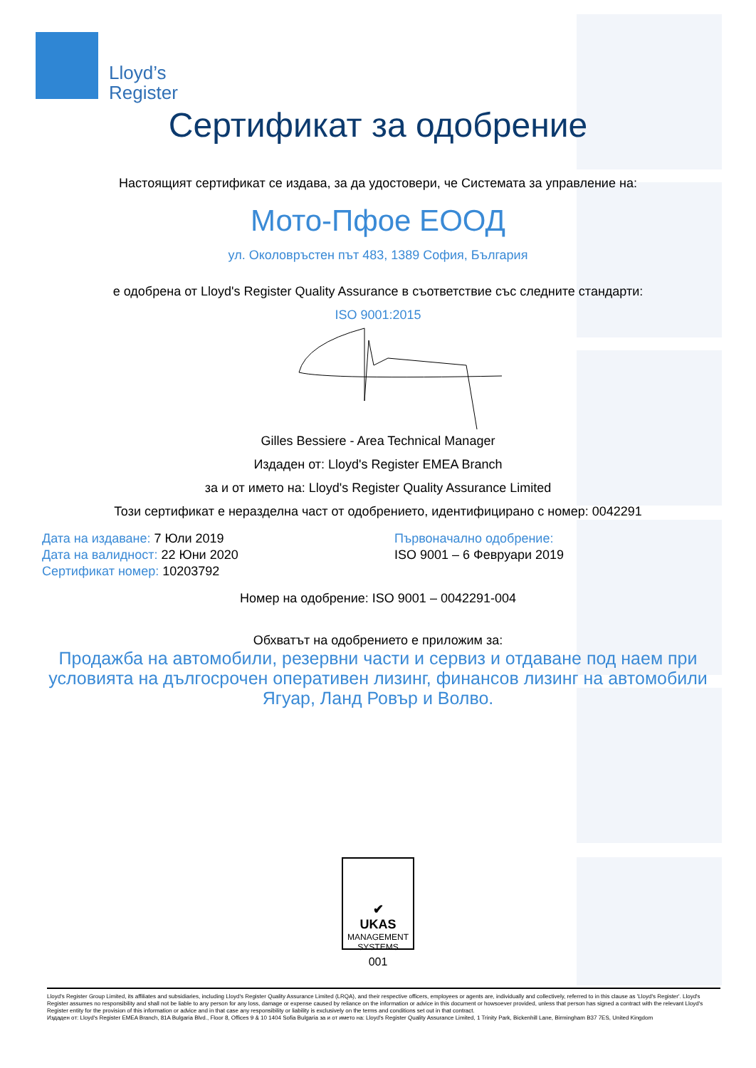Lloyd’s
Register
Сертификат за одобрение
Настоящият сертификат се издава, за да удостовери, че Системата за управление на:
Мото-Пфое ЕООД
ул. Околовръстен път 483, 1389 София, България
е одобрена от Lloyd's Register Quality Assurance в съответствие със следните стандарти:
ISO 9001:2015
Gilles Bessiere - Area Technical Manager
Издаден от: Lloyd's Register EMEA Branch
за и от името на: Lloyd's Register Quality Assurance Limited
Този сертификат е неразделна част от одобрението, идентифицирано с номер: 0042291
Дата на издаване: 7 Юли 2019
Дата на валидност: 22 Юни 2020
Сертификат номер: 10203792
Първоначално одобрение:
ISO 9001 – 6 Февруари 2019
Номер на одобрение: ISO 9001 – 0042291-004
Обхватът на одобрението е приложим за:
Продажба на автомобили, резервни части и сервиз и отдаване под наем при условията на дългосрочен оперативен лизинг, финансов лизинг на автомобили Ягуар, Ланд Ровър и Волво.
✔
UKAS
MANAGEMENT SYSTEMS
001
Lloyd's Register Group Limited, its affiliates and subsidiaries, including Lloyd's Register Quality Assurance Limited (LRQA), and their respective officers, employees or agents are, individually and collectively, referred to in this clause as 'Lloyd's Register'. Lloyd's Register assumes no responsibility and shall not be liable to any person for any loss, damage or expense caused by reliance on the information or advice in this document or howsoever provided, unless that person has signed a contract with the relevant Lloyd's Register entity for the provision of this information or advice and in that case any responsibility or liability is exclusively on the terms and conditions set out in that contract.
Издаден от: Lloyd's Register EMEA Branch, 81A Bulgaria Blvd., Floor 8, Offices 9 & 10 1404 Sofia Bulgaria за и от името на: Lloyd's Register Quality Assurance Limited, 1 Trinity Park, Bickenhill Lane, Birmingham B37 7ES, United Kingdom